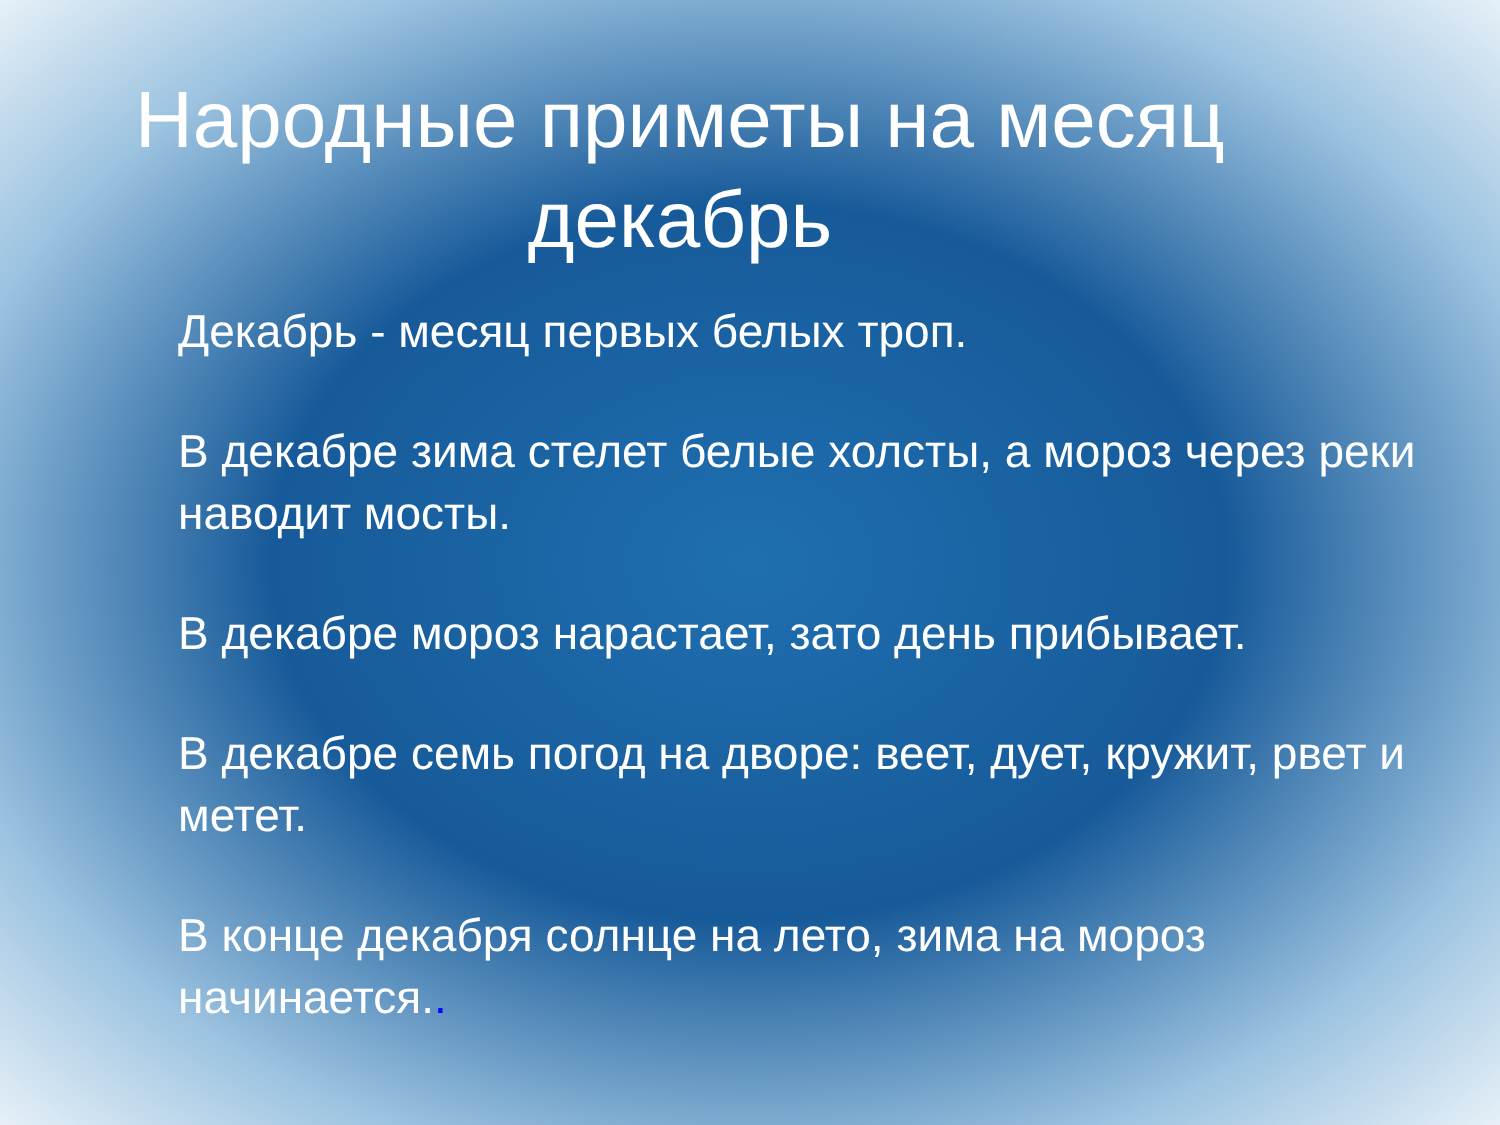Народные приметы на месяц
декабрь
Декабрь - месяц первых белых троп.
В декабре зима стелет белые холсты, а мороз через реки наводит мосты.
В декабре мороз нарастает, зато день прибывает.
В декабре семь погод на дворе: веет, дует, кружит, рвет и метет.
В конце декабря солнце на лето, зима на мороз начинается..